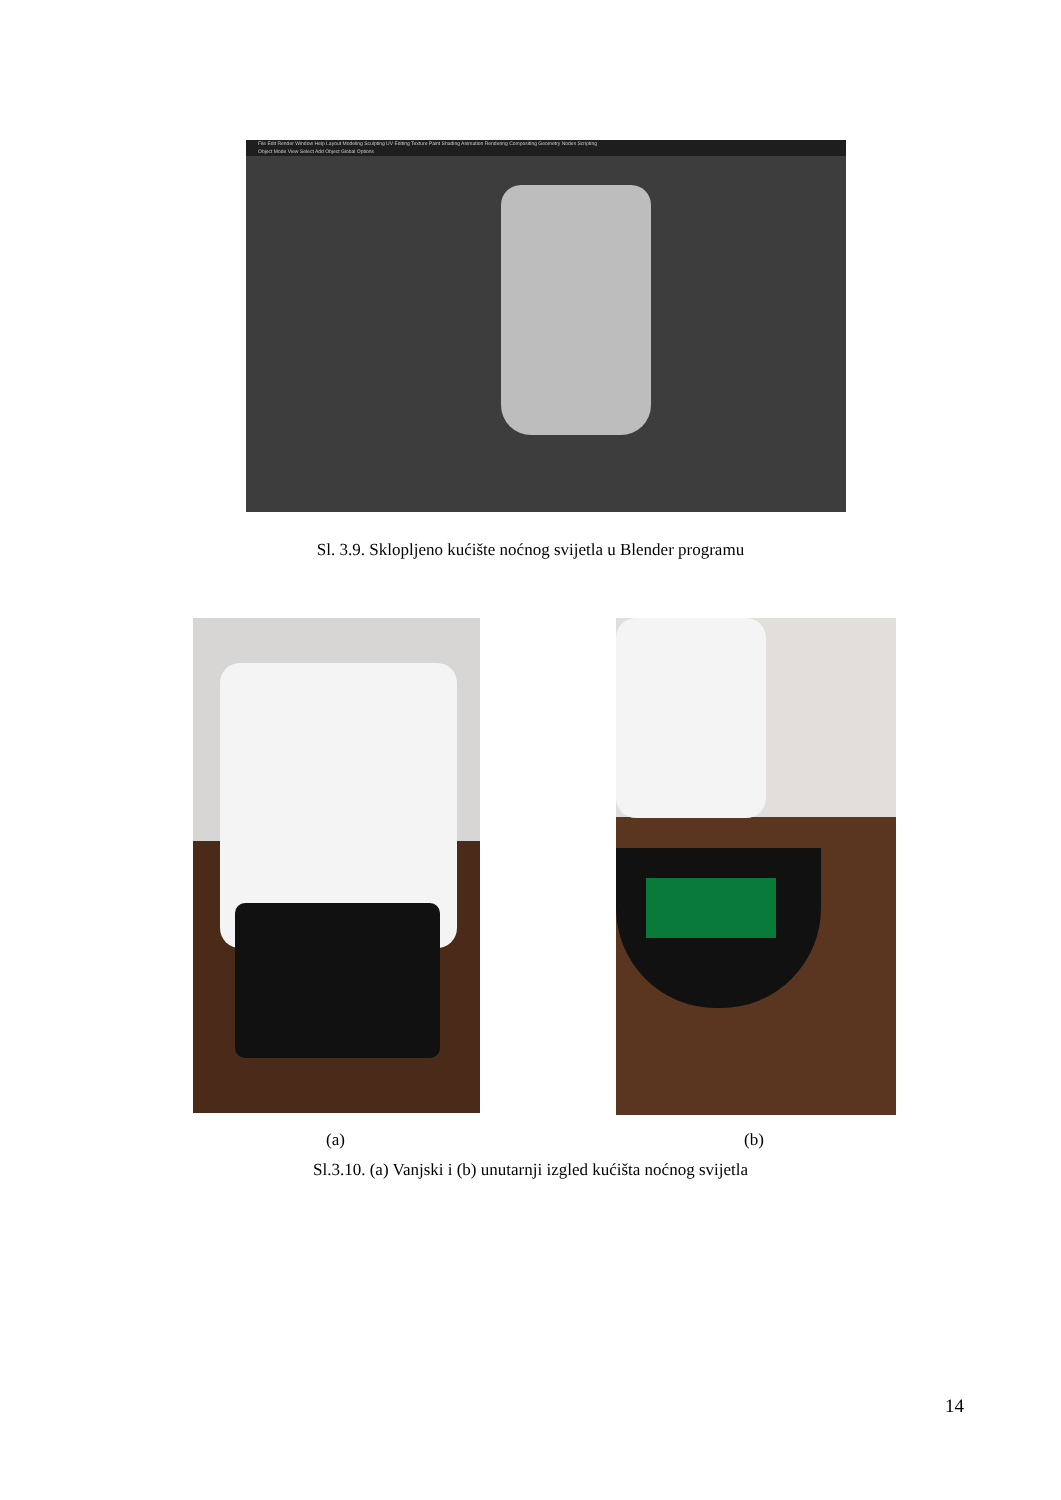File Edit Render Window Help Layout Modeling Sculpting UV Editing Texture Paint Shading Animation Rendering Compositing Geometry Nodes Scripting
Object Mode View Select Add Object Global Options
Sl. 3.9. Sklopljeno kućište noćnog svijetla u Blender programu
(a) (b)
Sl.3.10. (a) Vanjski i (b) unutarnji izgled kućišta noćnog svijetla
14